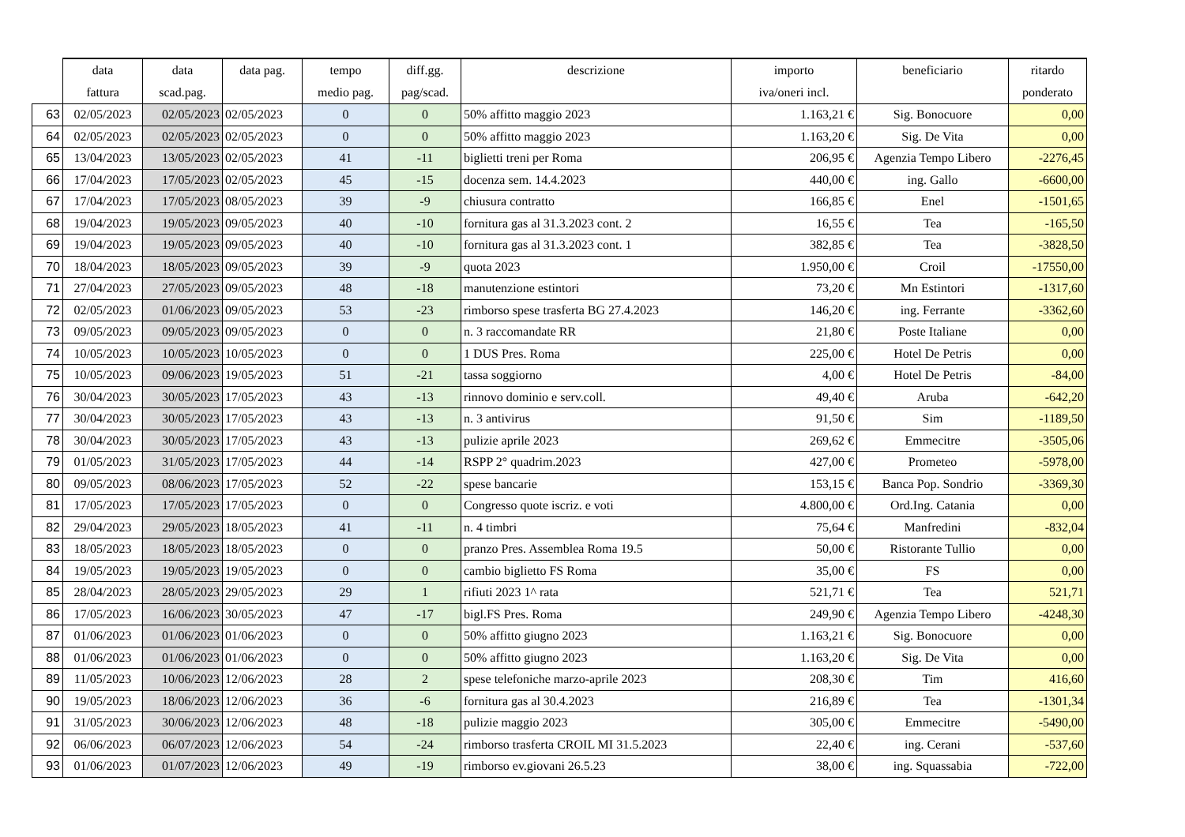| | data fattura | data scad.pag. | data pag. | tempo medio pag. | diff.gg. pag/scad. | descrizione | importo iva/oneri incl. | beneficiario | ritardo ponderato |
| --- | --- | --- | --- | --- | --- | --- | --- | --- | --- |
| 63 | 02/05/2023 | 02/05/2023 | 02/05/2023 | 0 | 0 | 50% affitto maggio 2023 | 1.163,21 € | Sig. Bonocuore | 0,00 |
| 64 | 02/05/2023 | 02/05/2023 | 02/05/2023 | 0 | 0 | 50% affitto maggio 2023 | 1.163,20 € | Sig. De Vita | 0,00 |
| 65 | 13/04/2023 | 13/05/2023 | 02/05/2023 | 41 | -11 | biglietti treni per Roma | 206,95 € | Agenzia Tempo Libero | -2276,45 |
| 66 | 17/04/2023 | 17/05/2023 | 02/05/2023 | 45 | -15 | docenza sem. 14.4.2023 | 440,00 € | ing. Gallo | -6600,00 |
| 67 | 17/04/2023 | 17/05/2023 | 08/05/2023 | 39 | -9 | chiusura contratto | 166,85 € | Enel | -1501,65 |
| 68 | 19/04/2023 | 19/05/2023 | 09/05/2023 | 40 | -10 | fornitura gas al 31.3.2023 cont. 2 | 16,55 € | Tea | -165,50 |
| 69 | 19/04/2023 | 19/05/2023 | 09/05/2023 | 40 | -10 | fornitura gas al 31.3.2023 cont. 1 | 382,85 € | Tea | -3828,50 |
| 70 | 18/04/2023 | 18/05/2023 | 09/05/2023 | 39 | -9 | quota 2023 | 1.950,00 € | Croil | -17550,00 |
| 71 | 27/04/2023 | 27/05/2023 | 09/05/2023 | 48 | -18 | manutenzione estintori | 73,20 € | Mn Estintori | -1317,60 |
| 72 | 02/05/2023 | 01/06/2023 | 09/05/2023 | 53 | -23 | rimborso spese trasferta BG 27.4.2023 | 146,20 € | ing. Ferrante | -3362,60 |
| 73 | 09/05/2023 | 09/05/2023 | 09/05/2023 | 0 | 0 | n. 3 raccomandate RR | 21,80 € | Poste Italiane | 0,00 |
| 74 | 10/05/2023 | 10/05/2023 | 10/05/2023 | 0 | 0 | 1 DUS Pres. Roma | 225,00 € | Hotel De Petris | 0,00 |
| 75 | 10/05/2023 | 09/06/2023 | 19/05/2023 | 51 | -21 | tassa soggiorno | 4,00 € | Hotel De Petris | -84,00 |
| 76 | 30/04/2023 | 30/05/2023 | 17/05/2023 | 43 | -13 | rinnovo dominio e serv.coll. | 49,40 € | Aruba | -642,20 |
| 77 | 30/04/2023 | 30/05/2023 | 17/05/2023 | 43 | -13 | n. 3 antivirus | 91,50 € | Sim | -1189,50 |
| 78 | 30/04/2023 | 30/05/2023 | 17/05/2023 | 43 | -13 | pulizie aprile 2023 | 269,62 € | Emmecitre | -3505,06 |
| 79 | 01/05/2023 | 31/05/2023 | 17/05/2023 | 44 | -14 | RSPP 2° quadrim.2023 | 427,00 € | Prometeo | -5978,00 |
| 80 | 09/05/2023 | 08/06/2023 | 17/05/2023 | 52 | -22 | spese bancarie | 153,15 € | Banca Pop. Sondrio | -3369,30 |
| 81 | 17/05/2023 | 17/05/2023 | 17/05/2023 | 0 | 0 | Congresso quote iscriz. e voti | 4.800,00 € | Ord.Ing. Catania | 0,00 |
| 82 | 29/04/2023 | 29/05/2023 | 18/05/2023 | 41 | -11 | n. 4 timbri | 75,64 € | Manfredini | -832,04 |
| 83 | 18/05/2023 | 18/05/2023 | 18/05/2023 | 0 | 0 | pranzo Pres. Assemblea Roma 19.5 | 50,00 € | Ristorante Tullio | 0,00 |
| 84 | 19/05/2023 | 19/05/2023 | 19/05/2023 | 0 | 0 | cambio biglietto FS Roma | 35,00 € | FS | 0,00 |
| 85 | 28/04/2023 | 28/05/2023 | 29/05/2023 | 29 | 1 | rifiuti 2023 1^ rata | 521,71 € | Tea | 521,71 |
| 86 | 17/05/2023 | 16/06/2023 | 30/05/2023 | 47 | -17 | bigl.FS Pres. Roma | 249,90 € | Agenzia Tempo Libero | -4248,30 |
| 87 | 01/06/2023 | 01/06/2023 | 01/06/2023 | 0 | 0 | 50% affitto giugno 2023 | 1.163,21 € | Sig. Bonocuore | 0,00 |
| 88 | 01/06/2023 | 01/06/2023 | 01/06/2023 | 0 | 0 | 50% affitto giugno 2023 | 1.163,20 € | Sig. De Vita | 0,00 |
| 89 | 11/05/2023 | 10/06/2023 | 12/06/2023 | 28 | 2 | spese telefoniche marzo-aprile 2023 | 208,30 € | Tim | 416,60 |
| 90 | 19/05/2023 | 18/06/2023 | 12/06/2023 | 36 | -6 | fornitura gas al 30.4.2023 | 216,89 € | Tea | -1301,34 |
| 91 | 31/05/2023 | 30/06/2023 | 12/06/2023 | 48 | -18 | pulizie maggio 2023 | 305,00 € | Emmecitre | -5490,00 |
| 92 | 06/06/2023 | 06/07/2023 | 12/06/2023 | 54 | -24 | rimborso trasferta CROIL MI 31.5.2023 | 22,40 € | ing. Cerani | -537,60 |
| 93 | 01/06/2023 | 01/07/2023 | 12/06/2023 | 49 | -19 | rimborso ev.giovani 26.5.23 | 38,00 € | ing. Squassabia | -722,00 |